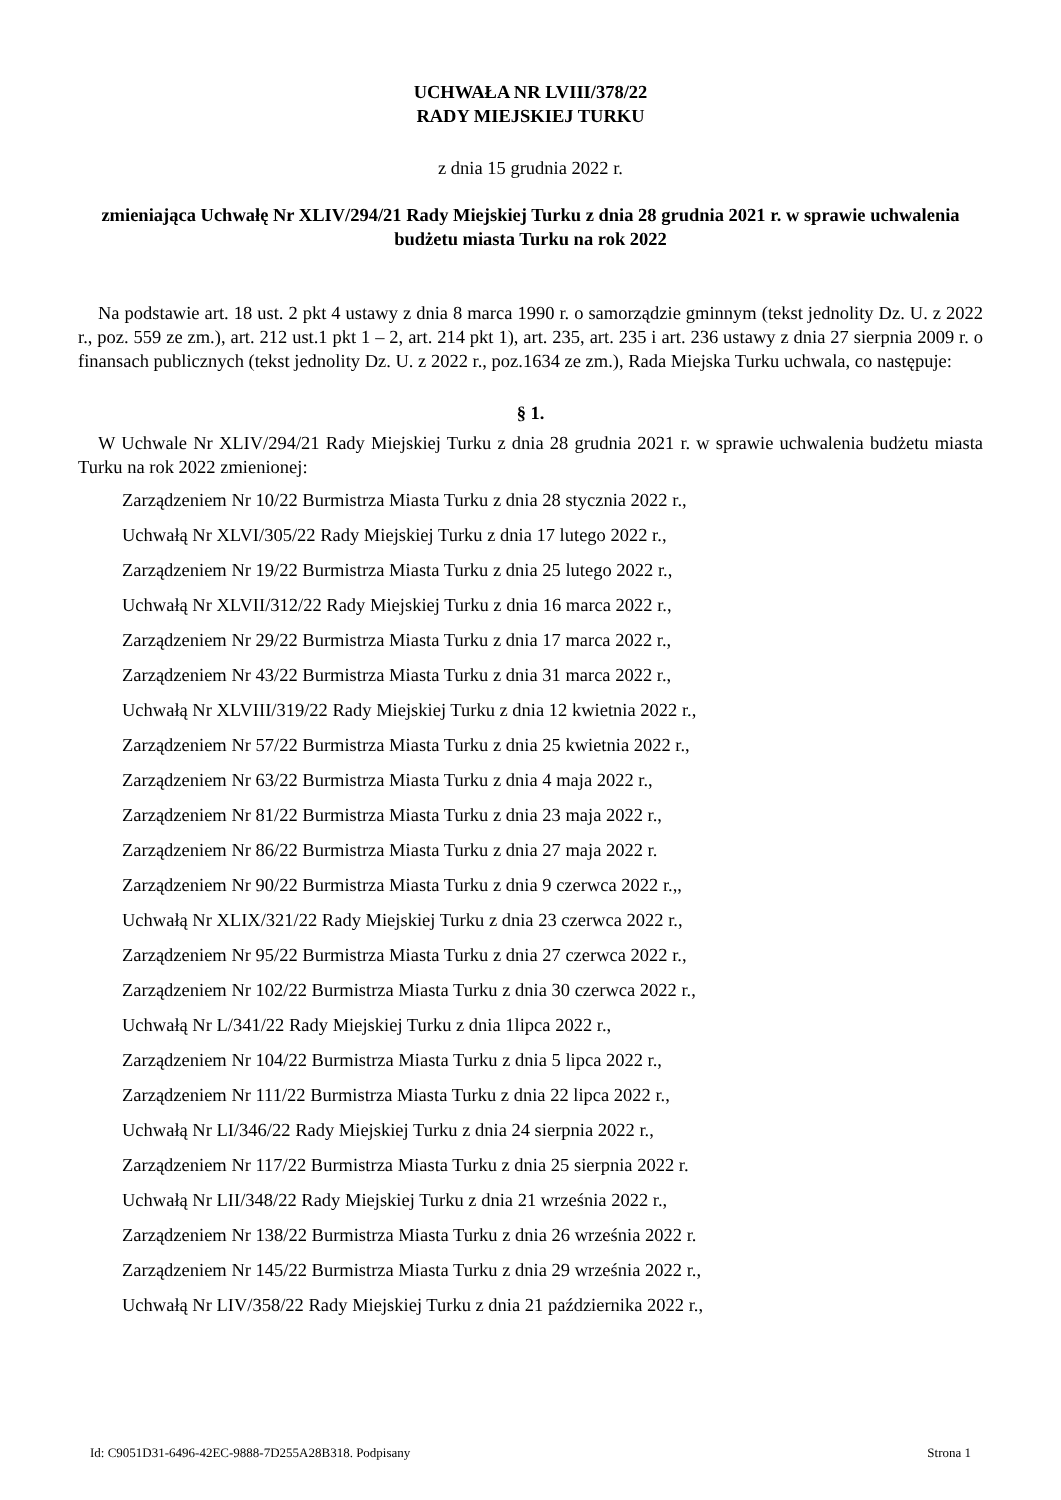UCHWAŁA NR LVIII/378/22
RADY MIEJSKIEJ TURKU
z dnia 15 grudnia 2022 r.
zmieniająca Uchwałę Nr XLIV/294/21 Rady Miejskiej Turku z dnia 28 grudnia 2021 r. w sprawie uchwalenia budżetu miasta Turku na rok 2022
Na podstawie art. 18 ust. 2 pkt 4 ustawy z dnia 8 marca 1990 r. o samorządzie gminnym (tekst jednolity Dz. U. z 2022 r., poz. 559 ze zm.), art. 212 ust.1 pkt 1 – 2, art. 214 pkt 1), art. 235, art. 235 i art. 236 ustawy z dnia 27 sierpnia 2009 r. o finansach publicznych (tekst jednolity Dz. U. z 2022 r., poz.1634 ze zm.), Rada Miejska Turku uchwala, co następuje:
§ 1.
W Uchwale Nr XLIV/294/21 Rady Miejskiej Turku z dnia 28 grudnia 2021 r. w sprawie uchwalenia budżetu miasta Turku na rok 2022 zmienionej:
Zarządzeniem Nr 10/22 Burmistrza Miasta Turku z dnia 28 stycznia 2022 r.,
Uchwałą Nr XLVI/305/22 Rady Miejskiej Turku z dnia 17 lutego 2022 r.,
Zarządzeniem Nr 19/22 Burmistrza Miasta Turku z dnia 25 lutego 2022 r.,
Uchwałą Nr XLVII/312/22 Rady Miejskiej Turku z dnia 16 marca 2022 r.,
Zarządzeniem Nr 29/22 Burmistrza Miasta Turku z dnia 17 marca 2022 r.,
Zarządzeniem Nr 43/22 Burmistrza Miasta Turku z dnia 31 marca 2022 r.,
Uchwałą Nr XLVIII/319/22 Rady Miejskiej Turku z dnia 12 kwietnia 2022 r.,
Zarządzeniem Nr 57/22 Burmistrza Miasta Turku z dnia 25 kwietnia 2022 r.,
Zarządzeniem Nr 63/22 Burmistrza Miasta Turku z dnia 4 maja 2022 r.,
Zarządzeniem Nr 81/22 Burmistrza Miasta Turku z dnia 23 maja 2022 r.,
Zarządzeniem Nr 86/22 Burmistrza Miasta Turku z dnia 27 maja 2022 r.
Zarządzeniem Nr 90/22 Burmistrza Miasta Turku z dnia 9 czerwca 2022 r.,,
Uchwałą Nr XLIX/321/22 Rady Miejskiej Turku z dnia 23 czerwca 2022 r.,
Zarządzeniem Nr 95/22 Burmistrza Miasta Turku z dnia 27 czerwca 2022 r.,
Zarządzeniem Nr 102/22 Burmistrza Miasta Turku z dnia 30 czerwca 2022 r.,
Uchwałą Nr L/341/22 Rady Miejskiej Turku z dnia 1lipca 2022 r.,
Zarządzeniem Nr 104/22 Burmistrza Miasta Turku z dnia 5 lipca 2022 r.,
Zarządzeniem Nr 111/22 Burmistrza Miasta Turku z dnia 22 lipca 2022 r.,
Uchwałą Nr LI/346/22 Rady Miejskiej Turku z dnia 24 sierpnia 2022 r.,
Zarządzeniem Nr 117/22 Burmistrza Miasta Turku z dnia 25 sierpnia 2022 r.
Uchwałą Nr LII/348/22 Rady Miejskiej Turku z dnia 21 września 2022 r.,
Zarządzeniem Nr 138/22 Burmistrza Miasta Turku z dnia 26 września 2022 r.
Zarządzeniem Nr 145/22 Burmistrza Miasta Turku z dnia 29 września 2022 r.,
Uchwałą Nr LIV/358/22 Rady Miejskiej Turku z dnia 21 października 2022 r.,
Id: C9051D31-6496-42EC-9888-7D255A28B318. Podpisany Strona 1